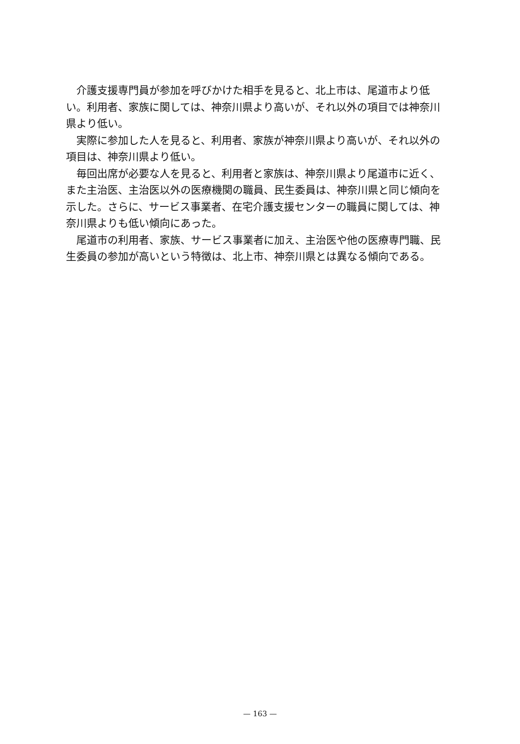介護支援専門員が参加を呼びかけた相手を見ると、北上市は、尾道市より低い。利用者、家族に関しては、神奈川県より高いが、それ以外の項目では神奈川県より低い。
実際に参加した人を見ると、利用者、家族が神奈川県より高いが、それ以外の項目は、神奈川県より低い。
毎回出席が必要な人を見ると、利用者と家族は、神奈川県より尾道市に近く、また主治医、主治医以外の医療機関の職員、民生委員は、神奈川県と同じ傾向を示した。さらに、サービス事業者、在宅介護支援センターの職員に関しては、神奈川県よりも低い傾向にあった。
尾道市の利用者、家族、サービス事業者に加え、主治医や他の医療専門職、民生委員の参加が高いという特徴は、北上市、神奈川県とは異なる傾向である。
— 163 —